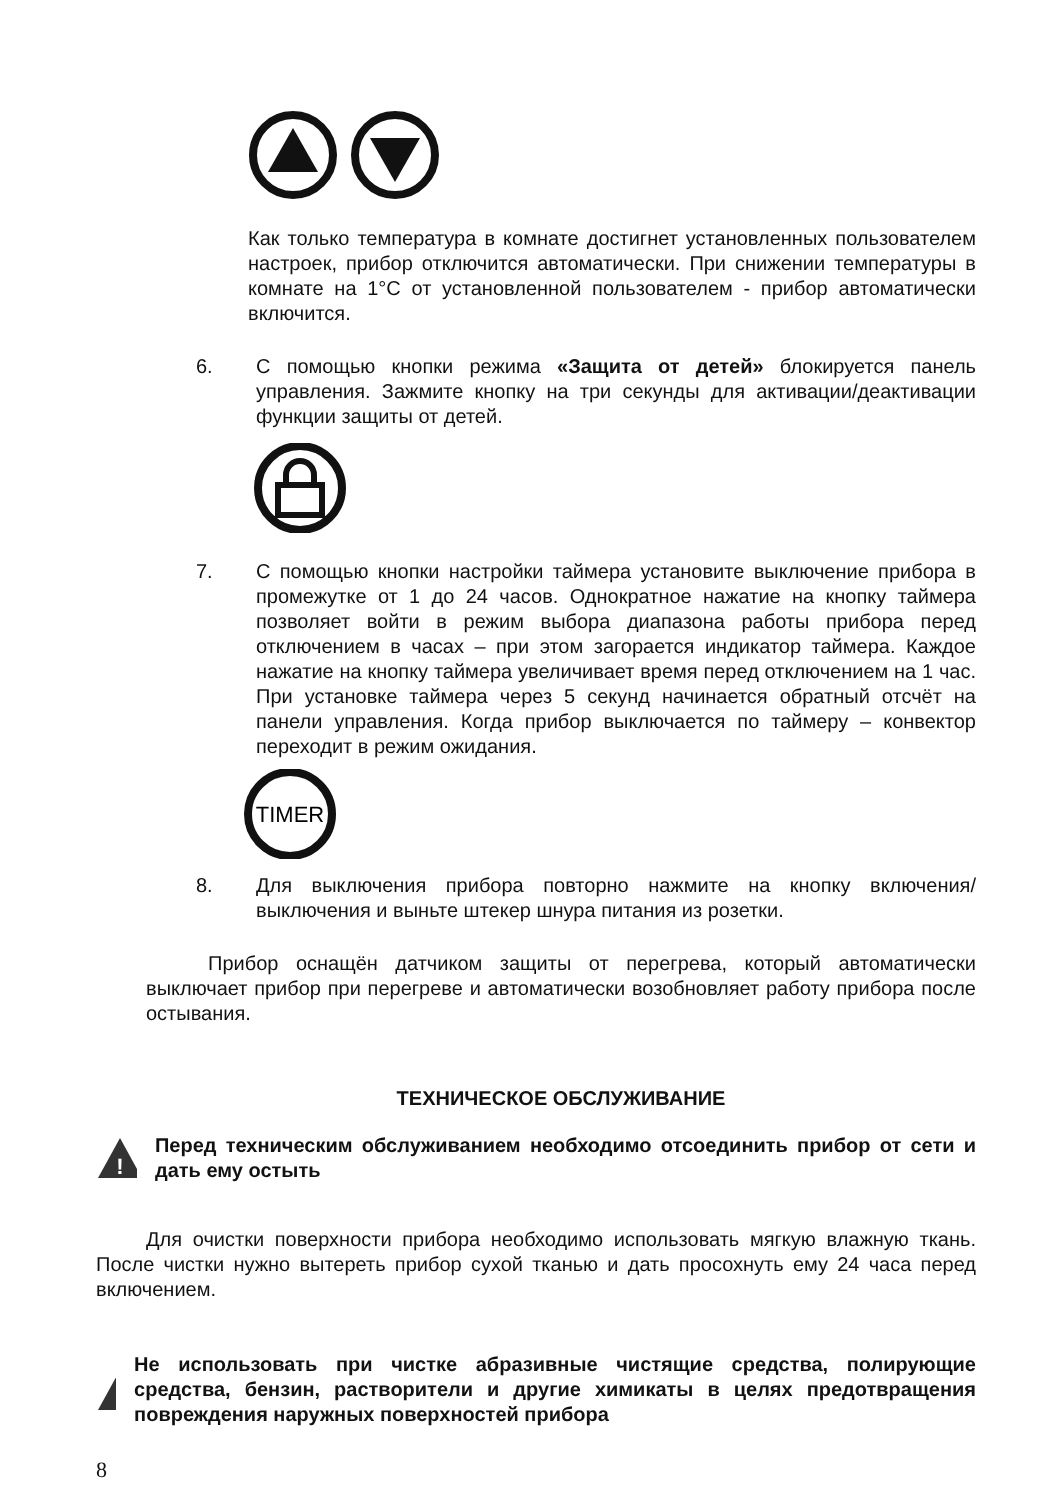Как только температура в комнате достигнет установленных пользователем настроек, прибор отключится автоматически. При снижении температуры в комнате на 1°C от установленной пользователем - прибор автоматически включится.
6. С помощью кнопки режима «Защита от детей» блокируется панель управления. Зажмите кнопку на три секунды для активации/деактивации функции защиты от детей.
7. С помощью кнопки настройки таймера установите выключение прибора в промежутке от 1 до 24 часов. Однократное нажатие на кнопку таймера позволяет войти в режим выбора диапазона работы прибора перед отключением в часах – при этом загорается индикатор таймера. Каждое нажатие на кнопку таймера увеличивает время перед отключением на 1 час. При установке таймера через 5 секунд начинается обратный отсчёт на панели управления. Когда прибор выключается по таймеру – конвектор переходит в режим ожидания.
TIMER
8. Для выключения прибора повторно нажмите на кнопку включения/выключения и выньте штекер шнура питания из розетки.
Прибор оснащён датчиком защиты от перегрева, который автоматически выключает прибор при перегреве и автоматически возобновляет работу прибора после остывания.
ТЕХНИЧЕСКОЕ ОБСЛУЖИВАНИЕ
!
Перед техническим обслуживанием необходимо отсоединить прибор от сети и дать ему остыть
Для очистки поверхности прибора необходимо использовать мягкую влажную ткань. После чистки нужно вытереть прибор сухой тканью и дать просохнуть ему 24 часа перед включением.
!
Не использовать при чистке абразивные чистящие средства, полирующие средства, бензин, растворители и другие химикаты в целях предотвращения повреждения наружных поверхностей прибора
8